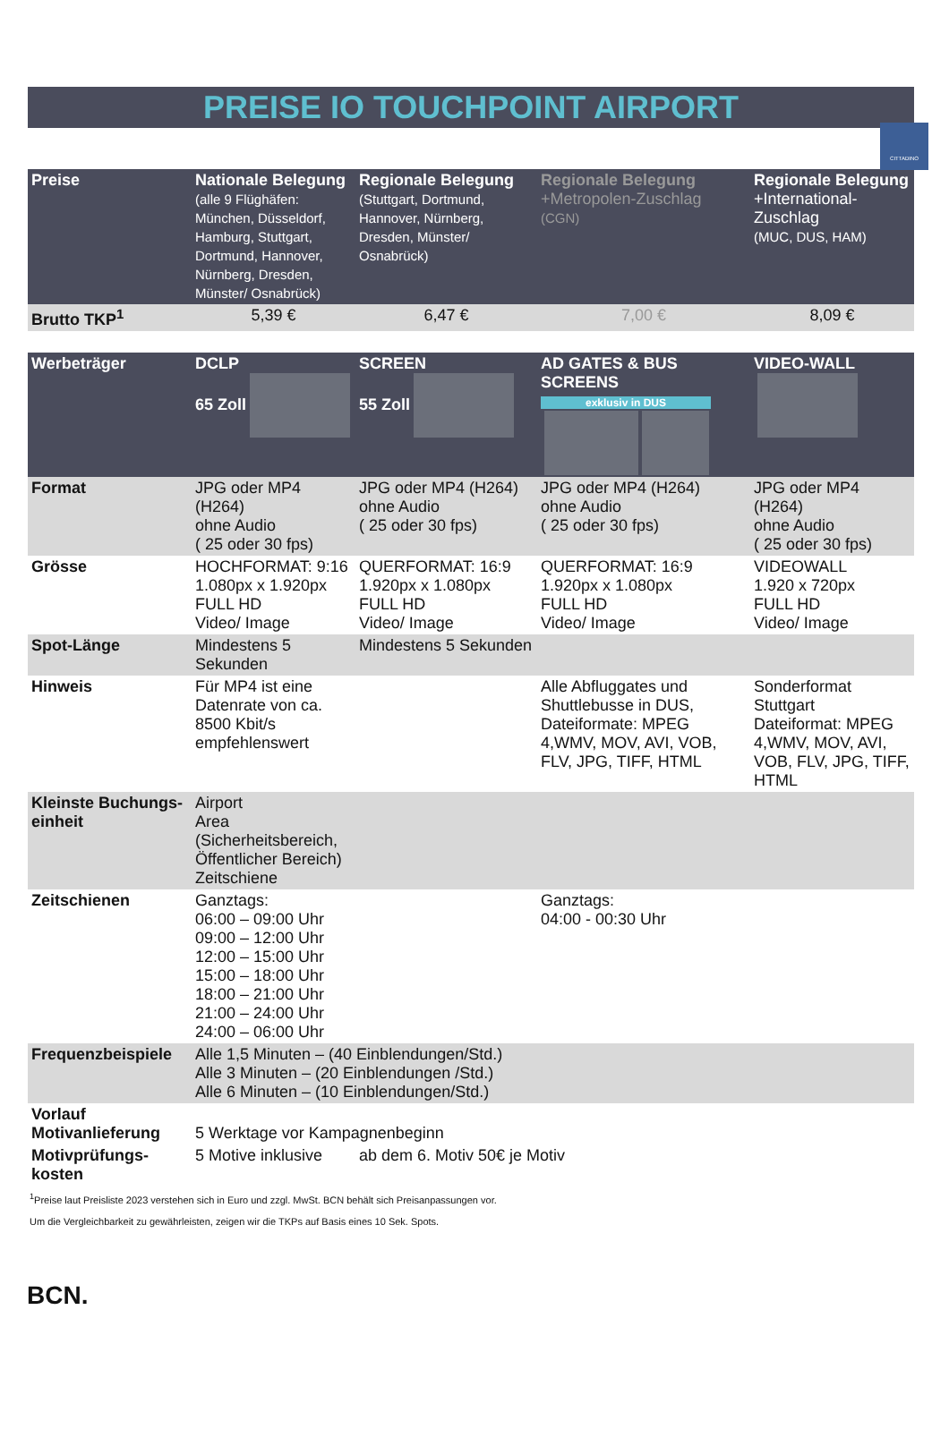CITTADINO
PREISE IO TOUCHPOINT AIRPORT
| Preise | Nationale Belegung (alle 9 Flüghäfen: München, Düsseldorf, Hamburg, Stuttgart, Dortmund, Hannover, Nürnberg, Dresden, Münster/ Osnabrück) | Regionale Belegung (Stuttgart, Dortmund, Hannover, Nürnberg, Dresden, Münster/ Osnabrück) | Regionale Belegung +Metropolen-Zuschlag (CGN) | Regionale Belegung +International-Zuschlag (MUC, DUS, HAM) |
| Brutto TKP<sup>1</sup> | 5,39 € | 6,47 € | 7,00 € | 8,09 € |
| Werbeträger | DCLP 65 Zoll | SCREEN 55 Zoll | AD GATES & BUS SCREENS exklusiv in DUS | VIDEO-WALL |
| Format | JPG oder MP4 (H264) ohne Audio ( 25 oder 30 fps) | JPG oder MP4 (H264) ohne Audio ( 25 oder 30 fps) | JPG oder MP4 (H264) ohne Audio ( 25 oder 30 fps) | JPG oder MP4 (H264) ohne Audio ( 25 oder 30 fps) |
| Grösse | HOCHFORMAT: 9:16 1.080px x 1.920px FULL HD Video/ Image | QUERFORMAT: 16:9 1.920px x 1.080px FULL HD Video/ Image | QUERFORMAT: 16:9 1.920px x 1.080px FULL HD Video/ Image | VIDEOWALL 1.920 x 720px FULL HD Video/ Image |
| Spot-Länge | Mindestens 5 Sekunden | Mindestens 5 Sekunden | | |
| Hinweis | Für MP4 ist eine Datenrate von ca. 8500 Kbit/s empfehlenswert | | Alle Abfluggates und Shuttlebusse in DUS, Dateiformate: MPEG 4,WMV, MOV, AVI, VOB, FLV, JPG, TIFF, HTML | Sonderformat Stuttgart Dateiformat: MPEG 4,WMV, MOV, AVI, VOB, FLV, JPG, TIFF, HTML |
| Kleinste Buchungs-einheit | Airport Area (Sicherheitsbereich, Öffentlicher Bereich) Zeitschiene | | | |
| Zeitschienen | Ganztags: 06:00 – 09:00 Uhr 09:00 – 12:00 Uhr 12:00 – 15:00 Uhr 15:00 – 18:00 Uhr 18:00 – 21:00 Uhr 21:00 – 24:00 Uhr 24:00 – 06:00 Uhr | | Ganztags: 04:00 - 00:30 Uhr | |
| Frequenzbeispiele | Alle 1,5 Minuten – (40 Einblendungen/Std.) Alle 3 Minuten – (20 Einblendungen /Std.) Alle 6 Minuten – (10 Einblendungen/Std.) | | | |
| Vorlauf Motivanlieferung | 5 Werktage vor Kampagnenbeginn | | | |
| Motivprüfungs-kosten | 5 Motive inklusive | ab dem 6. Motiv 50€ je Motiv | | |
<sup>1</sup> Preise laut Preisliste 2023 verstehen sich in Euro und zzgl. MwSt. BCN behält sich Preisanpassungen vor.
Um die Vergleichbarkeit zu gewährleisten, zeigen wir die TKPs auf Basis eines 10 Sek. Spots.
BCN.